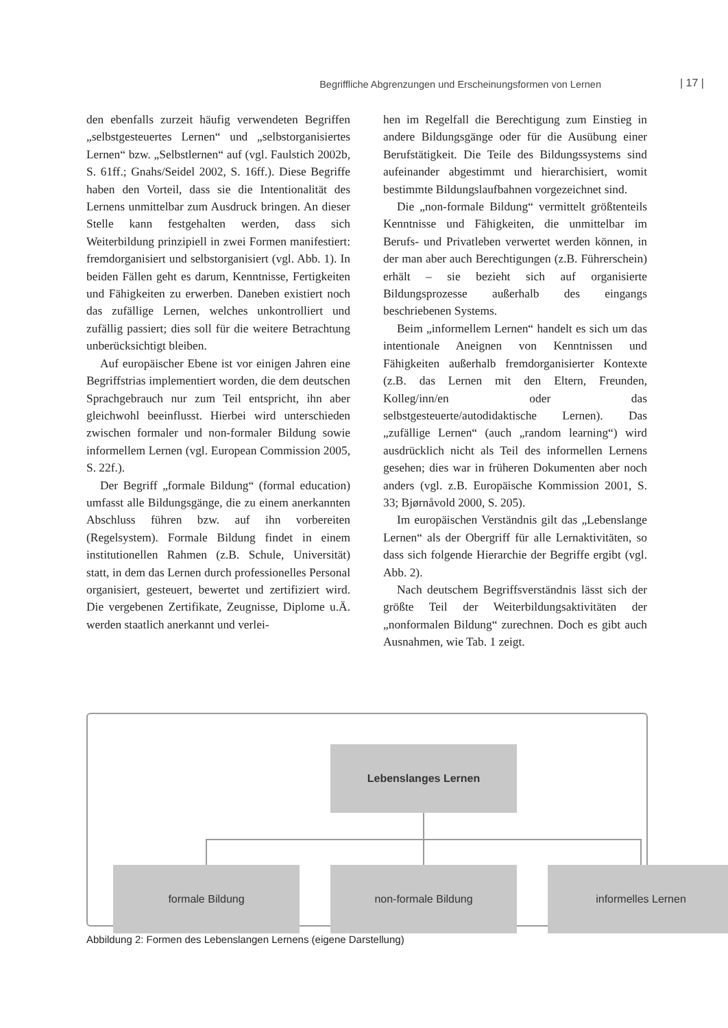Begriffliche Abgrenzungen und Erscheinungsformen von Lernen | 17 |
den ebenfalls zurzeit häufig verwendeten Begriffen „selbstgesteuertes Lernen“ und „selbstorganisiertes Lernen“ bzw. „Selbstlernen“ auf (vgl. Faulstich 2002b, S. 61ff.; Gnahs/Seidel 2002, S. 16ff.). Diese Begriffe haben den Vorteil, dass sie die Intentionalität des Lernens unmittelbar zum Ausdruck bringen. An dieser Stelle kann festgehalten werden, dass sich Weiterbildung prinzipiell in zwei Formen manifestiert: fremdorganisiert und selbstorganisiert (vgl. Abb. 1). In beiden Fällen geht es darum, Kenntnisse, Fertigkeiten und Fähigkeiten zu erwerben. Daneben existiert noch das zufällige Lernen, welches unkontrolliert und zufällig passiert; dies soll für die weitere Betrachtung unberücksichtigt bleiben.
Auf europäischer Ebene ist vor einigen Jahren eine Begriffstrias implementiert worden, die dem deutschen Sprachgebrauch nur zum Teil entspricht, ihn aber gleichwohl beeinflusst. Hierbei wird unterschieden zwischen formaler und non-formaler Bildung sowie informellem Lernen (vgl. European Commission 2005, S. 22f.).
Der Begriff „formale Bildung“ (formal education) umfasst alle Bildungsgänge, die zu einem anerkannten Abschluss führen bzw. auf ihn vorbereiten (Regelsystem). Formale Bildung findet in einem institutionellen Rahmen (z.B. Schule, Universität) statt, in dem das Lernen durch professionelles Personal organisiert, gesteuert, bewertet und zertifiziert wird. Die vergebenen Zertifikate, Zeugnisse, Diplome u.Ä. werden staatlich anerkannt und verlei-
hen im Regelfall die Berechtigung zum Einstieg in andere Bildungsgänge oder für die Ausübung einer Berufstätigkeit. Die Teile des Bildungssystems sind aufeinander abgestimmt und hierarchisiert, womit bestimmte Bildungslaufbahnen vorgezeichnet sind.
Die „non-formale Bildung“ vermittelt größtenteils Kenntnisse und Fähigkeiten, die unmittelbar im Berufs- und Privatleben verwertet werden können, in der man aber auch Berechtigungen (z.B. Führerschein) erhält – sie bezieht sich auf organisierte Bildungsprozesse außerhalb des eingangs beschriebenen Systems.
Beim „informellem Lernen“ handelt es sich um das intentionale Aneignen von Kenntnissen und Fähigkeiten außerhalb fremdorganisierter Kontexte (z.B. das Lernen mit den Eltern, Freunden, Kolleg/inn/en oder das selbstgesteuerte/autodidaktische Lernen). Das „zufällige Lernen“ (auch „random learning“) wird ausdrücklich nicht als Teil des informellen Lernens gesehen; dies war in früheren Dokumenten aber noch anders (vgl. z.B. Europäische Kommission 2001, S. 33; Bjørnåvold 2000, S. 205).
Im europäischen Verständnis gilt das „Lebenslange Lernen“ als der Obergriff für alle Lernaktivitäten, so dass sich folgende Hierarchie der Begriffe ergibt (vgl. Abb. 2).
Nach deutschem Begriffsverständnis lässt sich der größte Teil der Weiterbildungsaktivitäten der „nonformalen Bildung“ zurechnen. Doch es gibt auch Ausnahmen, wie Tab. 1 zeigt.
Lebenslanges Lernen
formale Bildung non-formale Bildung informelles Lernen
Abbildung 2: Formen des Lebenslangen Lernens (eigene Darstellung)